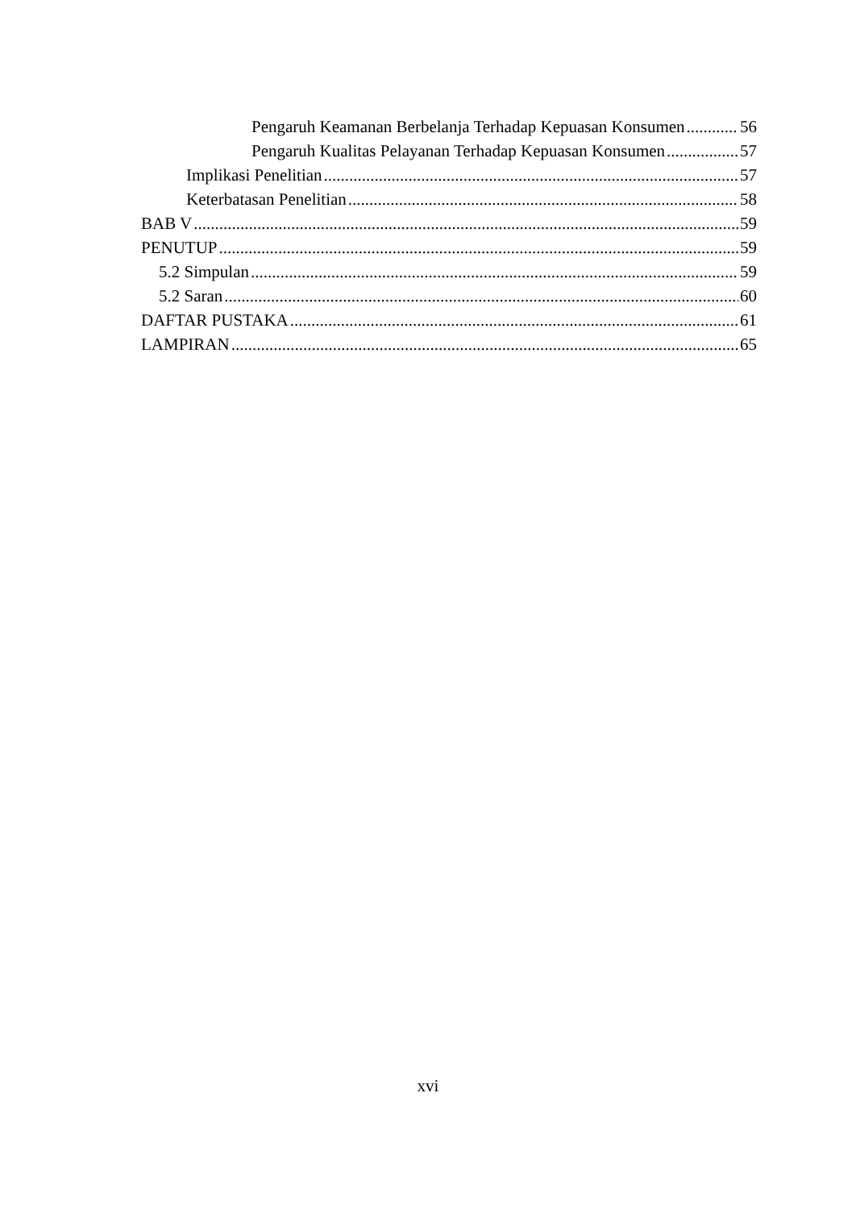Pengaruh Keamanan Berbelanja Terhadap Kepuasan Konsumen 56
Pengaruh Kualitas Pelayanan Terhadap Kepuasan Konsumen 57
Implikasi Penelitian 57
Keterbatasan Penelitian 58
BAB V 59
PENUTUP 59
5.2 Simpulan 59
5.2 Saran 60
DAFTAR PUSTAKA 61
LAMPIRAN 65
xvi